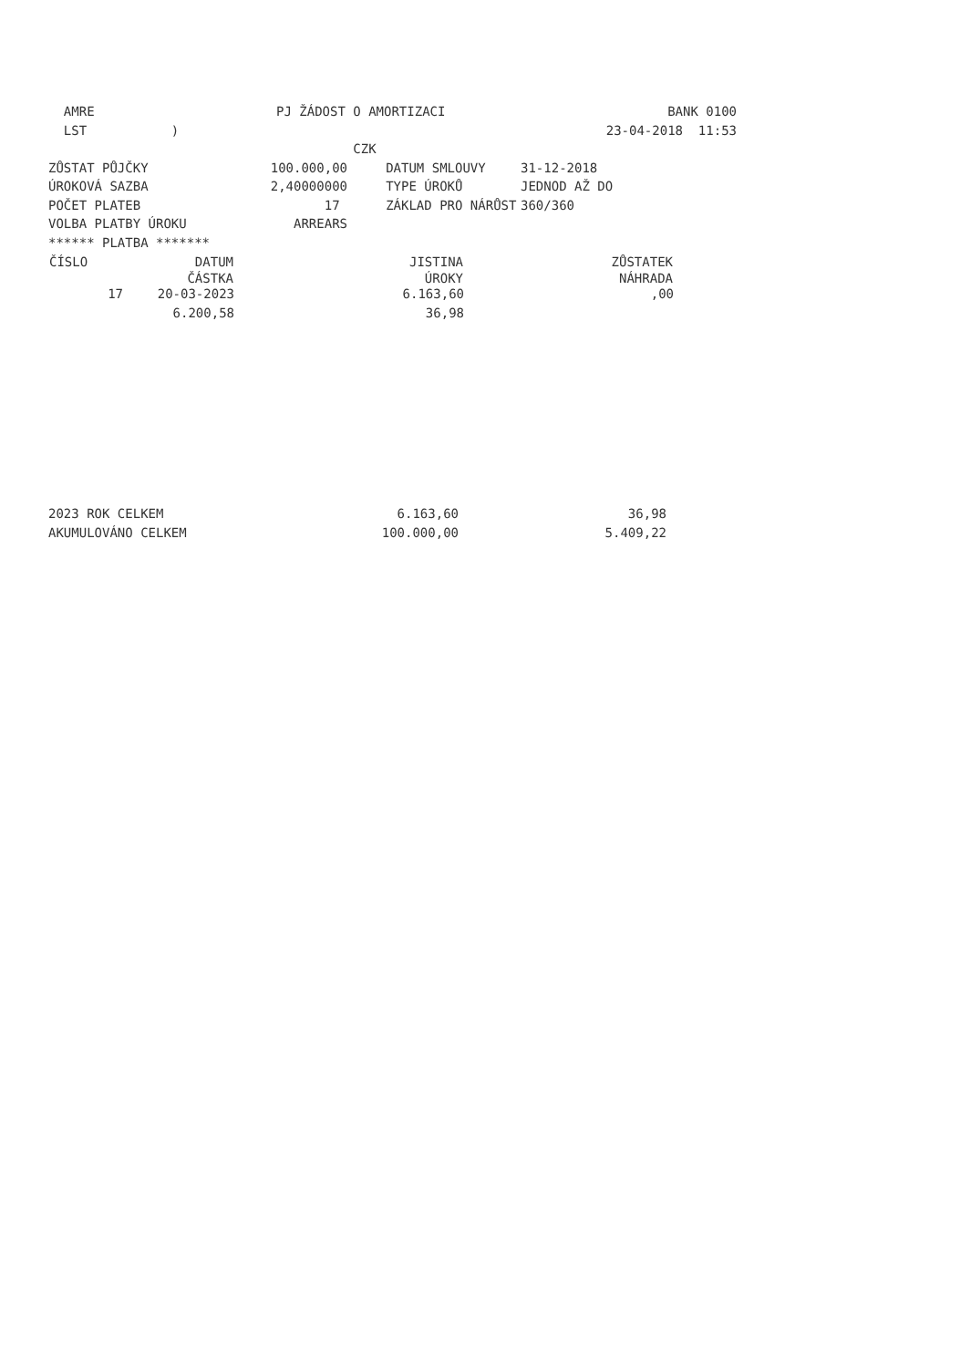| AMRE | PJ ŽÁDOST O AMORTIZACI | BANK 0100 |
| LST ) | | 23-04-2018 11:53 |
| | CZK | |
| ZŮSTAT PŮJČKY | 100.000,00 | DATUM SMLOUVY | 31-12-2018 |
| ÚROKOVÁ SAZBA | 2,40000000 | TYPE ÚROKŮ | JEDNOD AŽ DO |
| POČET PLATEB | 17 | ZÁKLAD PRO NÁRŮST | 360/360 |
| VOLBA PLATBY ÚROKU | ARREARS | | |
| ****** PLATBA ******* | | | |
| ČÍSLO | DATUM | JISTINA | ZŮSTATEK |
| --- | --- | --- | --- |
| | ČÁSTKA | ÚROKY | NÁHRADA |
| 17 | 20-03-2023 | 6.163,60 | ,00 |
| | 6.200,58 | 36,98 | |
| 2023 ROK CELKEM | 6.163,60 | 36,98 |
| AKUMULOVÁNO CELKEM | 100.000,00 | 5.409,22 |